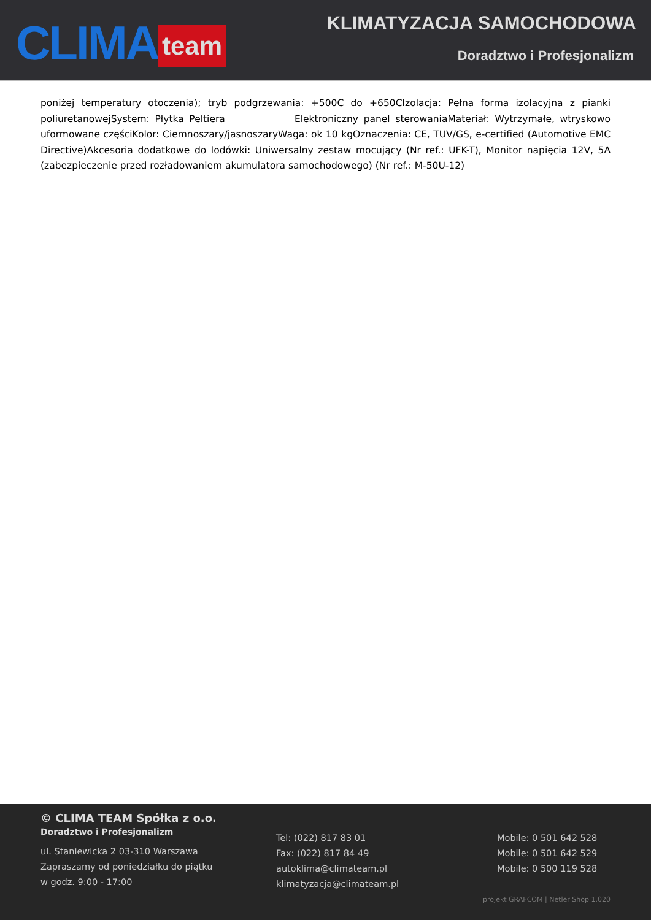CLIMA team
KLIMATYZACJA SAMOCHODOWA
Doradztwo i Profesjonalizm
poniżej temperatury otoczenia); tryb podgrzewania: +500C do +650CIzolacja: Pełna forma izolacyjna z pianki poliuretanowejSystem: Płytka Peltiera Elektroniczny panel sterowaniaMateriał: Wytrzymałe, wtryskowo uformowane częściKolor: Ciemnoszary/jasnoszaryWaga: ok 10 kgOznaczenia: CE, TUV/GS, e-certified (Automotive EMC Directive)Akcesoria dodatkowe do lodówki: Uniwersalny zestaw mocujący (Nr ref.: UFK-T), Monitor napięcia 12V, 5A (zabezpieczenie przed rozładowaniem akumulatora samochodowego) (Nr ref.: M-50U-12)
© CLIMA TEAM Spółka z o.o.
Doradztwo i Profesjonalizm
ul. Staniewicka 2 03-310 Warszawa
Zapraszamy od poniedziałku do piątku
w godz. 9:00 - 17:00
Tel: (022) 817 83 01
Fax: (022) 817 84 49
autoklima@climateam.pl
klimatyzacja@climateam.pl
Mobile: 0 501 642 528
Mobile: 0 501 642 529
Mobile: 0 500 119 528
projekt GRAFCOM | Netler Shop 1.020